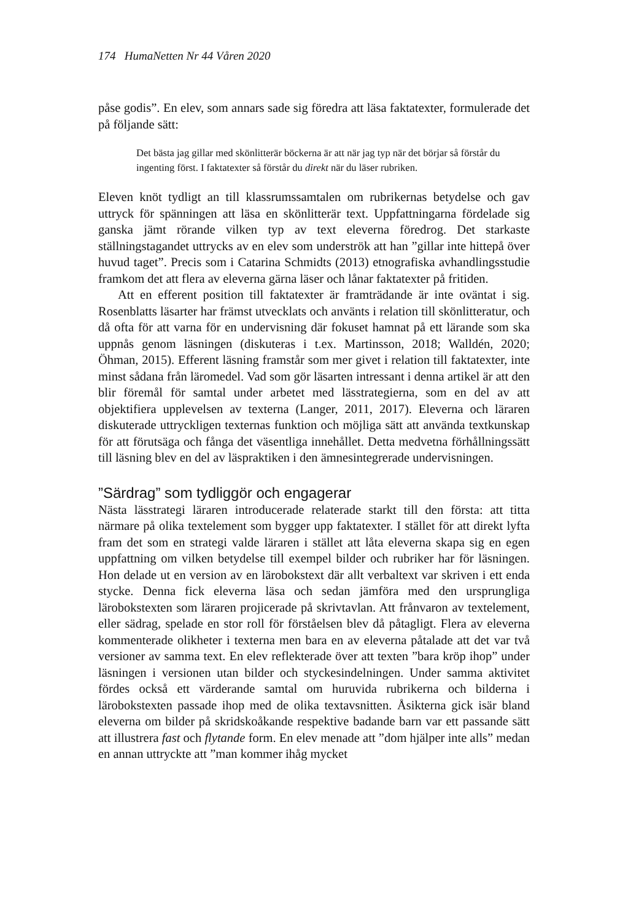174 HumaNetten Nr 44 Våren 2020
påse godis”. En elev, som annars sade sig föredra att läsa faktatexter, formulerade det på följande sätt:
Det bästa jag gillar med skönlitterär böckerna är att när jag typ när det börjar så förstår du ingenting först. I faktatexter så förstår du direkt när du läser rubriken.
Eleven knöt tydligt an till klassrumssamtalen om rubrikernas betydelse och gav uttryck för spänningen att läsa en skönlitterär text. Uppfattningarna fördelade sig ganska jämt rörande vilken typ av text eleverna föredrog. Det starkaste ställningstagandet uttrycks av en elev som underströk att han ”gillar inte hittepå över huvud taget”. Precis som i Catarina Schmidts (2013) etnografiska avhandlingsstudie framkom det att flera av eleverna gärna läser och lånar faktatexter på fritiden.
Att en efferent position till faktatexter är framträdande är inte oväntat i sig. Rosenblatts läsarter har främst utvecklats och använts i relation till skönlitteratur, och då ofta för att varna för en undervisning där fokuset hamnat på ett lärande som ska uppnås genom läsningen (diskuteras i t.ex. Martinsson, 2018; Walldén, 2020; Öhman, 2015). Efferent läsning framstår som mer givet i relation till faktatexter, inte minst sådana från läromedel. Vad som gör läsarten intressant i denna artikel är att den blir föremål för samtal under arbetet med lässtrategierna, som en del av att objektifiera upplevelsen av texterna (Langer, 2011, 2017). Eleverna och läraren diskuterade uttryckligen texternas funktion och möjliga sätt att använda textkunskap för att förutsäga och fånga det väsentliga innehållet. Detta medvetna förhållningssätt till läsning blev en del av läspraktiken i den ämnesintegrerade undervisningen.
”Särdrag” som tydliggör och engagerar
Nästa lässtrategi läraren introducerade relaterade starkt till den första: att titta närmare på olika textelement som bygger upp faktatexter. I stället för att direkt lyfta fram det som en strategi valde läraren i stället att låta eleverna skapa sig en egen uppfattning om vilken betydelse till exempel bilder och rubriker har för läsningen. Hon delade ut en version av en lärobokstext där allt verbaltext var skriven i ett enda stycke. Denna fick eleverna läsa och sedan jämföra med den ursprungliga lärobokstexten som läraren projicerade på skrivtavlan. Att frånvaron av textelement, eller sädrag, spelade en stor roll för förståelsen blev då påtagligt. Flera av eleverna kommenterade olikheter i texterna men bara en av eleverna påtalade att det var två versioner av samma text. En elev reflekterade över att texten ”bara kröp ihop” under läsningen i versionen utan bilder och styckesindelningen. Under samma aktivitet fördes också ett värderande samtal om huruvida rubrikerna och bilderna i lärobokstexten passade ihop med de olika textavsnitten. Åsikterna gick isär bland eleverna om bilder på skridskoåkande respektive badande barn var ett passande sätt att illustrera fast och flytande form. En elev menade att ”dom hjälper inte alls” medan en annan uttryckte att ”man kommer ihåg mycket